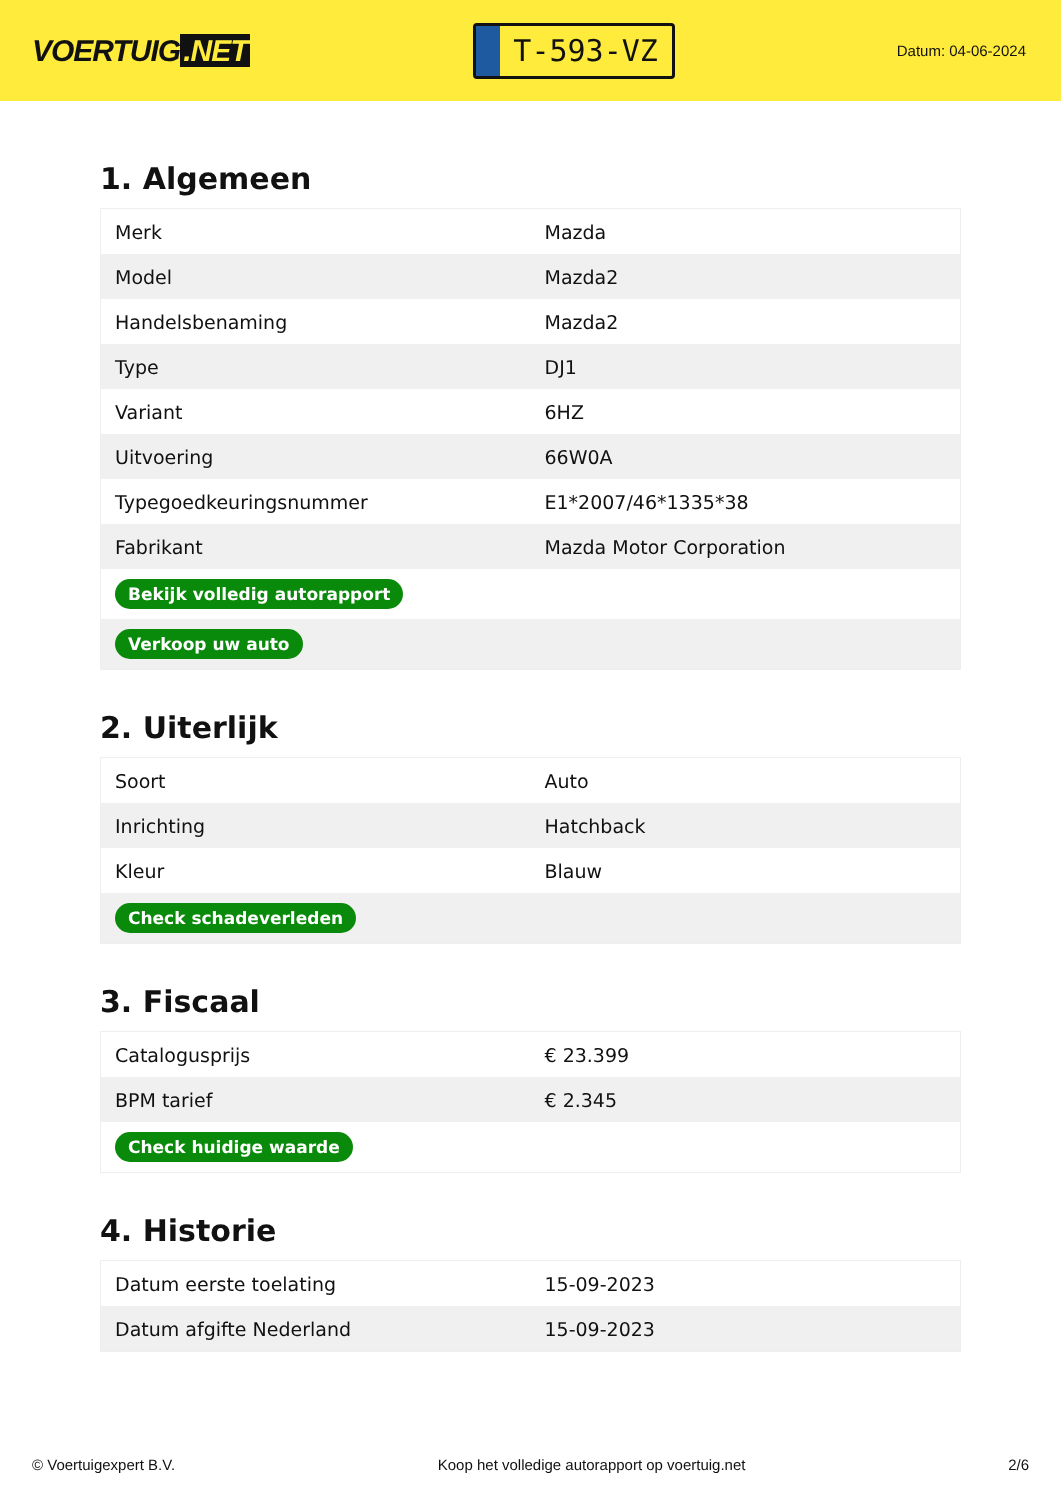VOERTUIG.NET
T-593-VZ
Datum: 04-06-2024
1. Algemeen
| Merk | Mazda |
| Model | Mazda2 |
| Handelsbenaming | Mazda2 |
| Type | DJ1 |
| Variant | 6HZ |
| Uitvoering | 66W0A |
| Typegoedkeuringsnummer | E1*2007/46*1335*38 |
| Fabrikant | Mazda Motor Corporation |
| Bekijk volledig autorapport | |
| Verkoop uw auto | |
2. Uiterlijk
| Soort | Auto |
| Inrichting | Hatchback |
| Kleur | Blauw |
| Check schadeverleden | |
3. Fiscaal
| Catalogusprijs | € 23.399 |
| BPM tarief | € 2.345 |
| Check huidige waarde | |
4. Historie
| Datum eerste toelating | 15-09-2023 |
| Datum afgifte Nederland | 15-09-2023 |
© Voertuigexpert B.V. Koop het volledige autorapport op voertuig.net 2/6